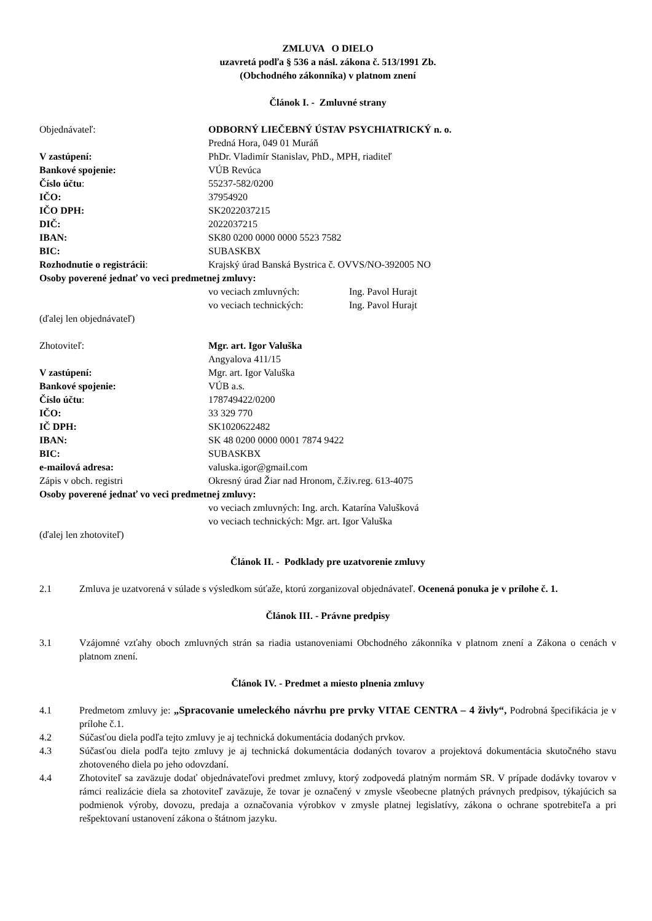ZMLUVA O DIELO
uzavretá podľa § 536 a násl. zákona č. 513/1991 Zb.
(Obchodného zákonníka) v platnom znení
Článok I. - Zmluvné strany
| Objednávateľ: | ODBORNÝ LIEČEBNÝ ÚSTAV PSYCHIATRICKÝ n. o. |
| | Predná Hora, 049 01 Muráň |
| V zastúpení: | PhDr. Vladimír Stanislav, PhD., MPH, riaditeľ |
| Bankové spojenie: | VÚB Revúca |
| Číslo účtu : | 55237-582/0200 |
| IČO: | 37954920 |
| IČO DPH: | SK2022037215 |
| DIČ: | 2022037215 |
| IBAN: | SK80 0200 0000 0000 5523 7582 |
| BIC: | SUBASKBX |
| Rozhodnutie o registrácii : | Krajský úrad Banská Bystrica č. OVVS/NO-392005 NO |
| Osoby poverené jednať vo veci predmetnej zmluvy: | |
| | vo veciach zmluvných: Ing. Pavol Hurajt |
| | vo veciach technických: Ing. Pavol Hurajt |
(ďalej len objednávateľ)
| Zhotoviteľ: | Mgr. art. Igor Valuška |
| | Angyalova 411/15 |
| V zastúpení: | Mgr. art. Igor Valuška |
| Bankové spojenie: | VÚB a.s. |
| Číslo účtu : | 178749422/0200 |
| IČO: | 33 329 770 |
| IČ DPH: | SK1020622482 |
| IBAN: | SK 48 0200 0000 0001 7874 9422 |
| BIC: | SUBASKBX |
| e-mailová adresa: | valuska.igor@gmail.com |
| Zápis v obch. registri | Okresný úrad Žiar nad Hronom, č.živ.reg. 613-4075 |
| Osoby poverené jednať vo veci predmetnej zmluvy: | |
| | vo veciach zmluvných: Ing. arch. Katarína Valušková |
| | vo veciach technických: Mgr. art. Igor Valuška |
(ďalej len zhotoviteľ)
Článok II. - Podklady pre uzatvorenie zmluvy
2.1 Zmluva je uzatvorená v súlade s výsledkom súťaže, ktorú zorganizoval objednávateľ. Ocenená ponuka je v prílohe č. 1.
Článok III. - Právne predpisy
3.1 Vzájomné vzťahy oboch zmluvných strán sa riadia ustanoveniami Obchodného zákonníka v platnom znení a Zákona o cenách v platnom znení.
Článok IV. - Predmet a miesto plnenia zmluvy
4.1 Predmetom zmluvy je: „Spracovanie umeleckého návrhu pre prvky VITAE CENTRA – 4 živly“, Podrobná špecifikácia je v prílohe č.1.
4.2 Súčasťou diela podľa tejto zmluvy je aj technická dokumentácia dodaných prvkov.
4.3 Súčasťou diela podľa tejto zmluvy je aj technická dokumentácia dodaných tovarov a projektová dokumentácia skutočného stavu zhotoveného diela po jeho odovzdaní.
4.4 Zhotoviteľ sa zaväzuje dodať objednávateľovi predmet zmluvy, ktorý zodpovedá platným normám SR. V prípade dodávky tovarov v rámci realizácie diela sa zhotoviteľ zaväzuje, že tovar je označený v zmysle všeobecne platných právnych predpisov, týkajúcich sa podmienok výroby, dovozu, predaja a označovania výrobkov v zmysle platnej legislatívy, zákona o ochrane spotrebiteľa a pri rešpektovaní ustanovení zákona o štátnom jazyku.